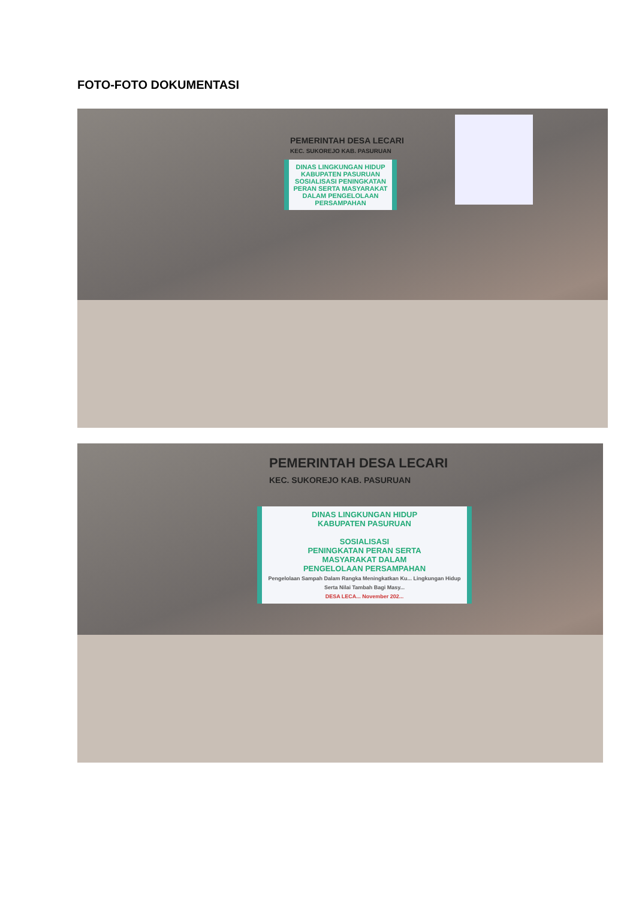FOTO-FOTO DOKUMENTASI
PEMERINTAH DESA LECARI
KEC. SUKOREJO KAB. PASURUAN
DINAS LINGKUNGAN HIDUP KABUPATEN PASURUAN
SOSIALISASI PENINGKATAN PERAN SERTA MASYARAKAT DALAM PENGELOLAAN PERSAMPAHAN
PEMERINTAH DESA LECARI
KEC. SUKOREJO KAB. PASURUAN
DINAS LINGKUNGAN HIDUP
KABUPATEN PASURUAN
SOSIALISASI
PENINGKATAN PERAN SERTA
MASYARAKAT DALAM
PENGELOLAAN PERSAMPAHAN
Pengelolaan Sampah Dalam Rangka Meningkatkan Ku... Lingkungan Hidup Serta Nilai Tambah Bagi Masy...
DESA LECA... November 202...